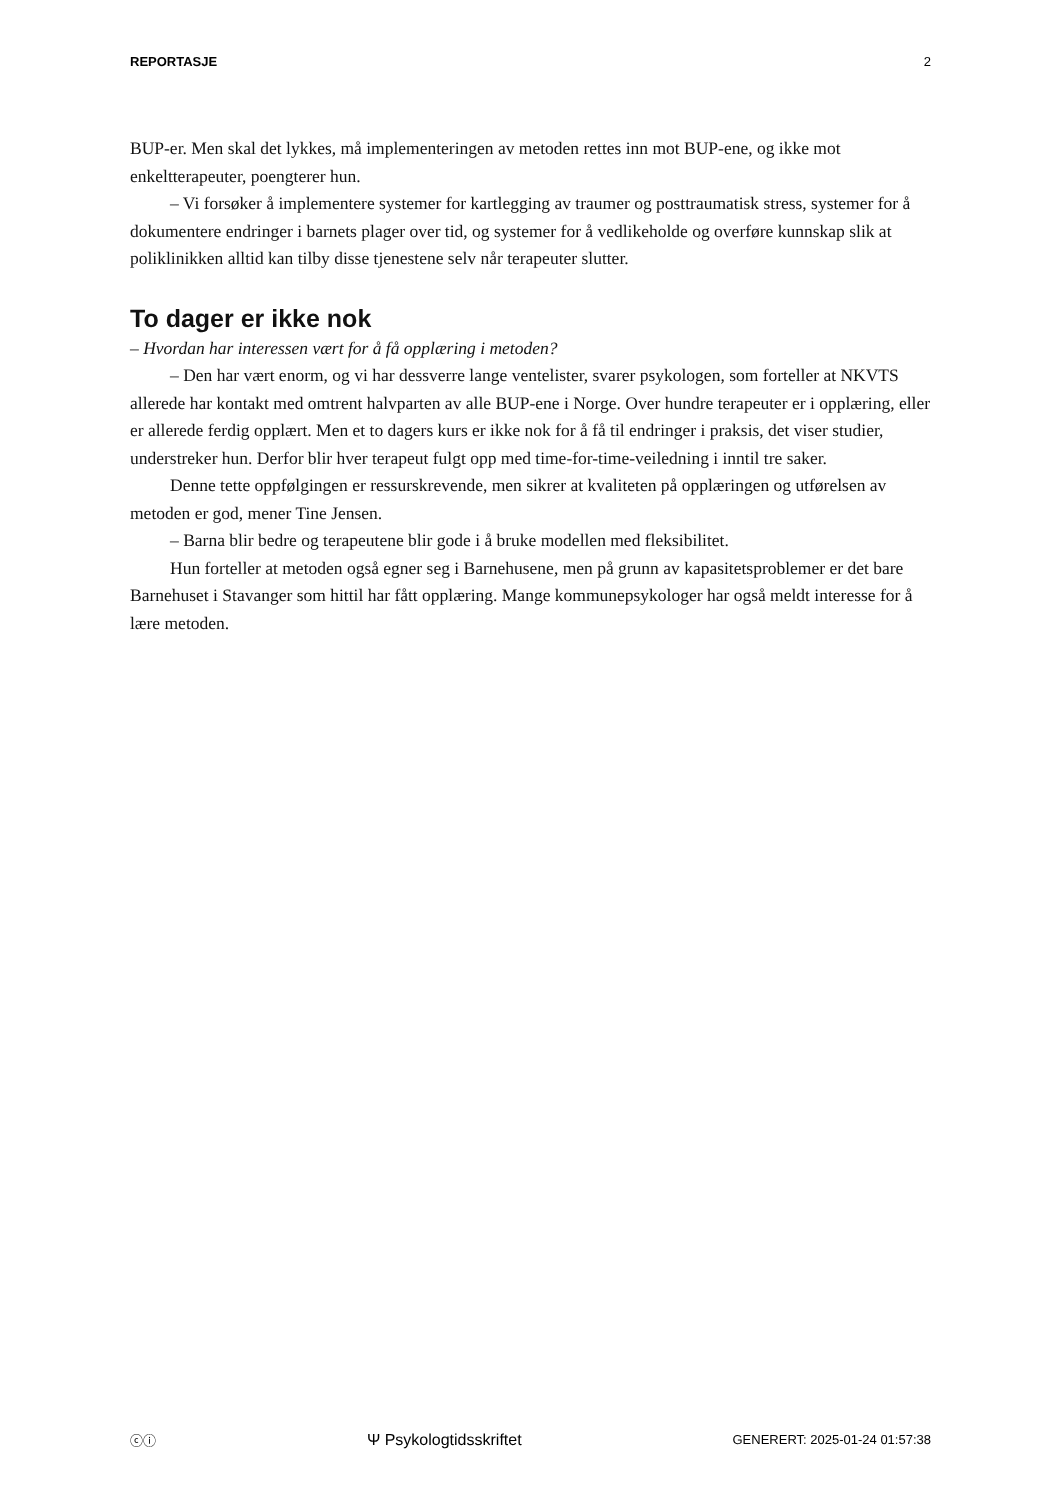REPORTASJE 2
BUP-er. Men skal det lykkes, må implementeringen av metoden rettes inn mot BUP-ene, og ikke mot enkeltterapeuter, poengterer hun.
– Vi forsøker å implementere systemer for kartlegging av traumer og posttraumatisk stress, systemer for å dokumentere endringer i barnets plager over tid, og systemer for å vedlikeholde og overføre kunnskap slik at poliklinikken alltid kan tilby disse tjenestene selv når terapeuter slutter.
To dager er ikke nok
– Hvordan har interessen vært for å få opplæring i metoden?
– Den har vært enorm, og vi har dessverre lange ventelister, svarer psykologen, som forteller at NKVTS allerede har kontakt med omtrent halvparten av alle BUP-ene i Norge. Over hundre terapeuter er i opplæring, eller er allerede ferdig opplært. Men et to dagers kurs er ikke nok for å få til endringer i praksis, det viser studier, understreker hun. Derfor blir hver terapeut fulgt opp med time-for-time-veiledning i inntil tre saker.
Denne tette oppfølgingen er ressurskrevende, men sikrer at kvaliteten på opplæringen og utførelsen av metoden er god, mener Tine Jensen.
– Barna blir bedre og terapeutene blir gode i å bruke modellen med fleksibilitet.
Hun forteller at metoden også egner seg i Barnehusene, men på grunn av kapasitetsproblemer er det bare Barnehuset i Stavanger som hittil har fått opplæring. Mange kommunepsykologer har også meldt interesse for å lære metoden.
ⓒⓘ Ψ Psykologtidsskriftet GENERERT: 2025-01-24 01:57:38